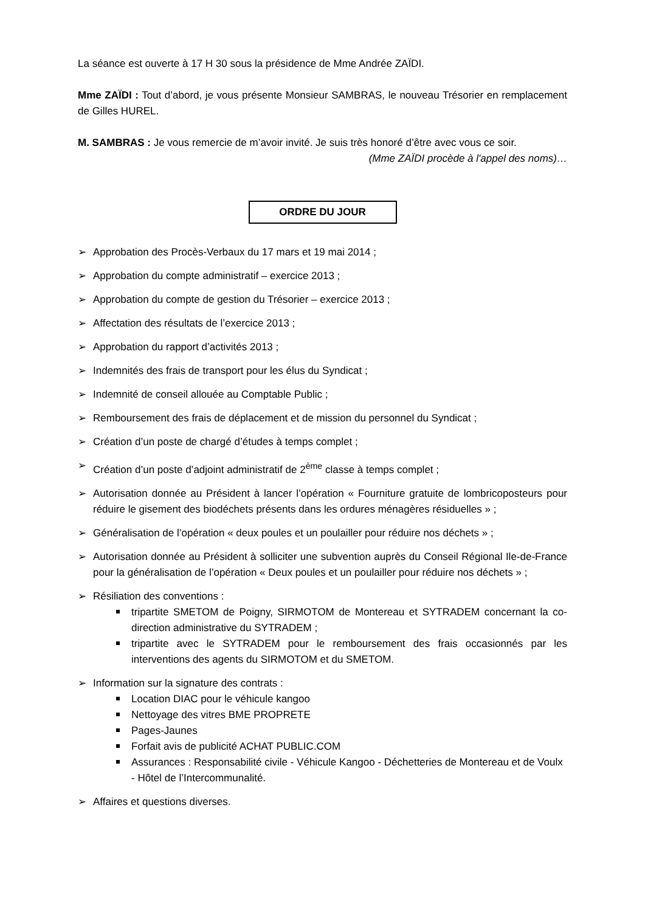La séance est ouverte à 17 H 30 sous la présidence de Mme Andrée ZAÏDI.
Mme ZAÏDI : Tout d’abord, je vous présente Monsieur SAMBRAS, le nouveau Trésorier en remplacement de Gilles HUREL.
M. SAMBRAS : Je vous remercie de m’avoir invité. Je suis très honoré d’être avec vous ce soir.
(Mme ZAÏDI procède à l'appel des noms)…
ORDRE DU JOUR
➢ Approbation des Procès-Verbaux du 17 mars et 19 mai 2014 ;
➢ Approbation du compte administratif – exercice 2013 ;
➢ Approbation du compte de gestion du Trésorier – exercice 2013 ;
➢ Affectation des résultats de l’exercice 2013 ;
➢ Approbation du rapport d’activités 2013 ;
➢ Indemnités des frais de transport pour les élus du Syndicat ;
➢ Indemnité de conseil allouée au Comptable Public ;
➢ Remboursement des frais de déplacement et de mission du personnel du Syndicat ;
➢ Création d’un poste de chargé d’études à temps complet ;
➢ Création d’un poste d’adjoint administratif de 2<sup>ème</sup> classe à temps complet ;
➢ Autorisation donnée au Président à lancer l’opération « Fourniture gratuite de lombricoposteurs pour réduire le gisement des biodéchets présents dans les ordures ménagères résiduelles » ;
➢ Généralisation de l’opération « deux poules et un poulailler pour réduire nos déchets » ;
➢ Autorisation donnée au Président à solliciter une subvention auprès du Conseil Régional Ile-de-France pour la généralisation de l’opération « Deux poules et un poulailler pour réduire nos déchets » ;
➢ Résiliation des conventions :
tripartite SMETOM de Poigny, SIRMOTOM de Montereau et SYTRADEM concernant la co-direction administrative du SYTRADEM ;
tripartite avec le SYTRADEM pour le remboursement des frais occasionnés par les interventions des agents du SIRMOTOM et du SMETOM.
➢ Information sur la signature des contrats :
Location DIAC pour le véhicule kangoo
Nettoyage des vitres BME PROPRETE
Pages-Jaunes
Forfait avis de publicité ACHAT PUBLIC.COM
Assurances : Responsabilité civile - Véhicule Kangoo - Déchetteries de Montereau et de Voulx - Hôtel de l’Intercommunalité.
➢ Affaires et questions diverses.